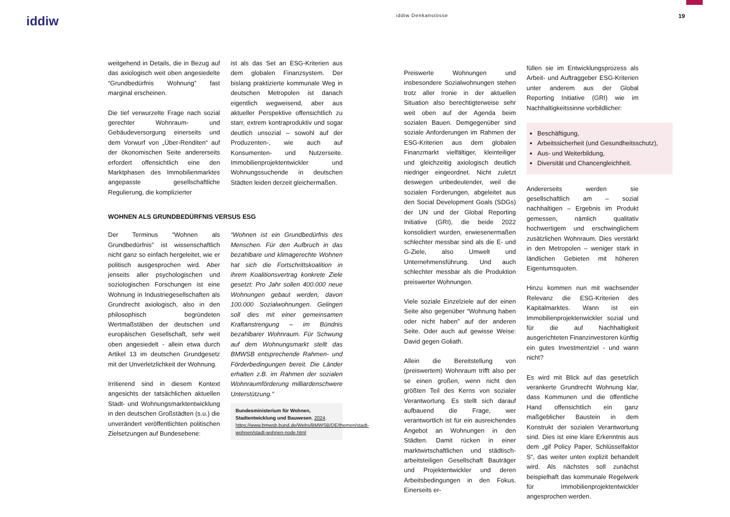iddiw
iddiw Denkanstösse
19
weitgehend in Details, die in Bezug auf das axiologisch weit oben angesiedelte “Grundbedürfnis Wohnung” fast marginal erscheinen.
Die tief verwurzelte Frage nach sozial gerechter Wohnraum- und Gebäudeversorgung einerseits und dem Vorwurf von „Über-Renditen“ auf der ökonomischen Seite andererseits erfordert offensichtlich eine den Marktphasen des Immobilienmarktes angepasste gesellschaftliche Regulierung, die komplizierter
ist als das Set an ESG-Kriterien aus dem globalen Finanzsystem. Der bislang praktizierte kommunale Weg in deutschen Metropolen ist danach eigentlich wegweisend, aber aus aktueller Perspektive offensichtlich zu starr, extrem kontraproduktiv und sogar deutlich unsozial – sowohl auf der Produzenten-, wie auch auf Konsumenten- und Nutzerseite. Immobilienprojektentwickler und Wohnungssuchende in deutschen Städten leiden derzeit gleichermaßen.
WOHNEN ALS GRUNDBEDÜRFNIS VERSUS ESG
Der Terminus “Wohnen als Grundbedürfnis” ist wissenschaftlich nicht ganz so einfach hergeleitet, wie er politisch ausgesprochen wird. Aber jenseits aller psychologischen und soziologischen Forschungen ist eine Wohnung in Industriegesellschaften als Grundrecht axiologisch, also in den philosophisch begründeten Wertmaßstäben der deutschen und europäischen Gesellschaft, sehr weit oben angesiedelt - allein etwa durch Artikel 13 im deutschen Grundgesetz mit der Unverletzlichkeit der Wohnung.
Irritierend sind in diesem Kontext angesichts der tatsächlichen aktuellen Stadt- und Wohnungsmarktentwicklung in den deutschen Großstädten (s.u.) die unverändert veröffentlichten politischen Zielsetzungen auf Bundesebene:
“Wohnen ist ein Grundbedürfnis des Menschen. Für den Aufbruch in das bezahlbare und klimagerechte Wohnen hat sich die Fortschrittskoalition in ihrem Koalitionsvertrag konkrete Ziele gesetzt: Pro Jahr sollen 400.000 neue Wohnungen gebaut werden, davon 100.000 Sozialwohnungen. Gelingen soll dies mit einer gemeinsamen Kraftanstrengung – im Bündnis bezahlbarer Wohnraum. Für Schwung auf dem Wohnungsmarkt stellt das BMWSB entsprechende Rahmen- und Förderbedingungen bereit. Die Länder erhalten z.B. im Rahmen der sozialen Wohnraumförderung milliardenschwere Unterstützung.”
Bundesministerium für Wohnen, Stadtentwicklung und Bauwesen, 2024, https://www.bmwsb.bund.de/Webs/BMWSB/DE/themen/stadt-wohnen/stadt-wohnen-node.html
Preiswerte Wohnungen und insbesondere Sozialwohnungen stehen trotz aller Ironie in der aktuellen Situation also berechtigterweise sehr weit oben auf der Agenda beim sozialen Bauen. Demgegenüber sind soziale Anforderungen im Rahmen der ESG-Kriterien aus dem globalen Finanzmarkt vielfältiger, kleinteiliger und gleichzeitig axiologisch deutlich niedriger eingeordnet. Nicht zuletzt deswegen unbedeutender, weil die sozialen Forderungen, abgeleitet aus den Social Development Goals (SDGs) der UN und der Global Reporting Initiative (GRI), die beide 2022 konsolidiert wurden, erwiesenermaßen schlechter messbar sind als die E- und G-Ziele, also Umwelt und Unternehmensführung. Und auch schlechter messbar als die Produktion preiswerter Wohnungen.
Viele soziale Einzelziele auf der einen Seite also gegenüber “Wohnung haben oder nicht haben” auf der anderen Seite. Oder auch auf gewisse Weise: David gegen Goliath.
Allein die Bereitstellung von (preiswertem) Wohnraum trifft also per se einen großen, wenn nicht den größten Teil des Kerns von sozialer Verantwortung. Es stellt sich darauf aufbauend die Frage, wer verantwortlich ist für ein ausreichendes Angebot an Wohnungen in den Städten. Damit rücken in einer marktwirtschaftlichen und städtisch-arbeitsteiligen Gesellschaft Bauträger und Projektentwickler und deren Arbeitsbedingungen in den Fokus. Einerseits er-
füllen sie im Entwicklungsprozess als Arbeit- und Auftraggeber ESG-Kriterien unter anderem aus der Global Reporting Initiative (GRI) wie im Nachhaltigkeitssinne vorbildlicher:
Beschäftigung,
Arbeitssicherheit (und Gesundheitsschutz),
Aus- und Weiterbildung,
Diversität und Chancengleichheit.
Andererseits werden sie gesellschaftlich am – sozial nachhaltigen – Ergebnis im Produkt gemessen, nämlich qualitativ hochwertigem und erschwinglichem zusätzlichen Wohnraum. Dies verstärkt in den Metropolen – weniger stark in ländlichen Gebieten mit höheren Eigentumsquoten.
Hinzu kommen nun mit wachsender Relevanz die ESG-Kriterien des Kapitalmarktes. Wann ist ein Immobilienprojektenwickler sozial und für die auf Nachhaltigkeit ausgerichteten Finanzinvestoren künftig ein gutes Investmentziel - und wann nicht?
Es wird mit Blick auf das gesetzlich verankerte Grundrecht Wohnung klar, dass Kommunen und die öffentliche Hand offensichtlich ein ganz maßgeblicher Baustein in dem Konstrukt der sozialen Verantwortung sind. Dies ist eine klare Erkenntnis aus dem „gif Policy Paper, Schlüsselfaktor S“, das weiter unten explizit behandelt wird. Als nächstes soll zunächst beispielhaft das kommunale Regelwerk für Immobilienprojektentwickler angesprochen werden.